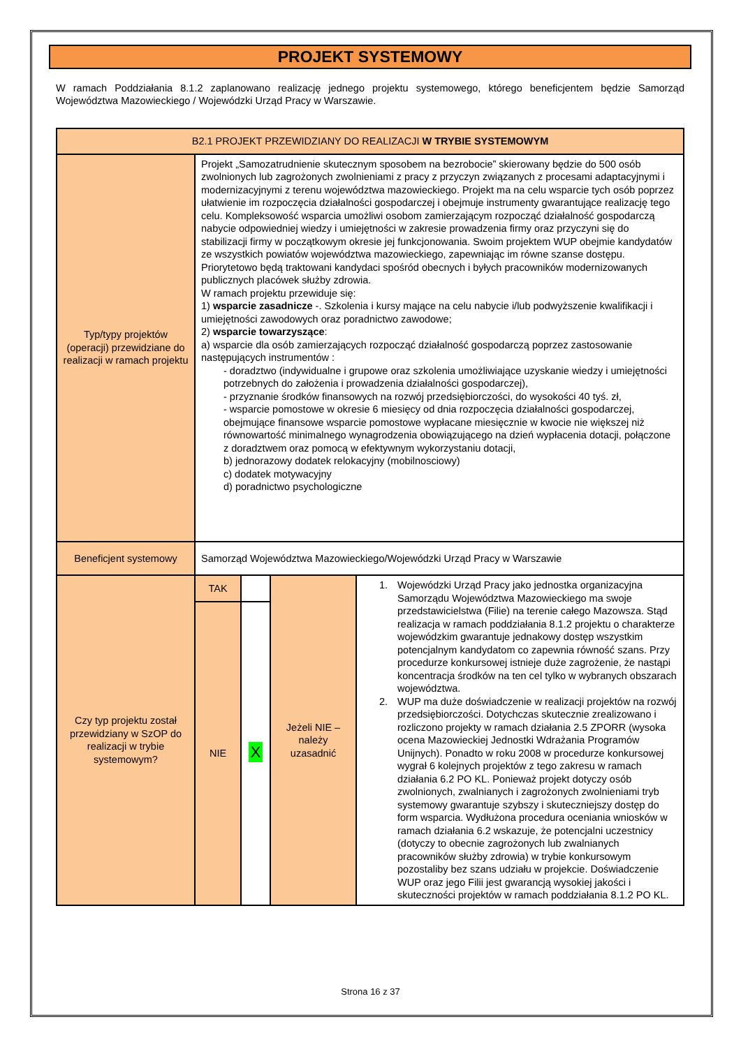PROJEKT SYSTEMOWY
W ramach Poddziałania 8.1.2 zaplanowano realizację jednego projektu systemowego, którego beneficjentem będzie Samorząd Województwa Mazowieckiego / Wojewódzki Urząd Pracy w Warszawie.
| B2.1 PROJEKT PRZEWIDZIANY DO REALIZACJI W TRYBIE SYSTEMOWYM | | | | |
| Typ/typy projektów (operacji) przewidziane do realizacji w ramach projektu | Projekt „Samozatrudnienie skutecznym sposobem na bezrobocie” skierowany będzie do 500 osób zwolnionych lub zagrożonych zwolnieniami z pracy z przyczyn związanych z procesami adaptacyjnymi i modernizacyjnymi z terenu województwa mazowieckiego. Projekt ma na celu wsparcie tych osób poprzez ułatwienie im rozpoczęcia działalności gospodarczej i obejmuje instrumenty gwarantujące realizację tego celu. Kompleksowość wsparcia umożliwi osobom zamierzającym rozpocząć działalność gospodarczą nabycie odpowiedniej wiedzy i umiejętności w zakresie prowadzenia firmy oraz przyczyni się do stabilizacji firmy w początkowym okresie jej funkcjonowania. Swoim projektem WUP obejmie kandydatów ze wszystkich powiatów województwa mazowieckiego, zapewniając im równe szanse dostępu. Priorytetowo będą traktowani kandydaci spośród obecnych i byłych pracowników modernizowanych publicznych placówek służby zdrowia. W ramach projektu przewiduje się: 1) wsparcie zasadnicze -. Szkolenia i kursy mające na celu nabycie i/lub podwyższenie kwalifikacji i umiejętności zawodowych oraz poradnictwo zawodowe; 2) wsparcie towarzyszące : a) wsparcie dla osób zamierzających rozpocząć działalność gospodarczą poprzez zastosowanie następujących instrumentów : - doradztwo (indywidualne i grupowe oraz szkolenia umożliwiające uzyskanie wiedzy i umiejętności potrzebnych do założenia i prowadzenia działalności gospodarczej), - przyznanie środków finansowych na rozwój przedsiębiorczości, do wysokości 40 tyś. zł, - wsparcie pomostowe w okresie 6 miesięcy od dnia rozpoczęcia działalności gospodarczej, obejmujące finansowe wsparcie pomostowe wypłacane miesięcznie w kwocie nie większej niż równowartość minimalnego wynagrodzenia obowiązującego na dzień wypłacenia dotacji, połączone z doradztwem oraz pomocą w efektywnym wykorzystaniu dotacji, b) jednorazowy dodatek relokacyjny (mobilnosciowy) c) dodatek motywacyjny d) poradnictwo psychologiczne | | | |
| Beneficjent systemowy | Samorząd Województwa Mazowieckiego/Wojewódzki Urząd Pracy w Warszawie | | | |
| Czy typ projektu został przewidziany w SzOP do realizacji w trybie systemowym? | TAK | | Jeżeli NIE – należy uzasadnić | 1. Wojewódzki Urząd Pracy jako jednostka organizacyjna Samorządu Województwa Mazowieckiego ma swoje przedstawicielstwa (Filie) na terenie całego Mazowsza. Stąd realizacja w ramach poddziałania 8.1.2 projektu o charakterze wojewódzkim gwarantuje jednakowy dostęp wszystkim potencjalnym kandydatom co zapewnia równość szans. Przy procedurze konkursowej istnieje duże zagrożenie, że nastąpi koncentracja środków na ten cel tylko w wybranych obszarach województwa. 2. WUP ma duże doświadczenie w realizacji projektów na rozwój przedsiębiorczości. Dotychczas skutecznie zrealizowano i rozliczono projekty w ramach działania 2.5 ZPORR (wysoka ocena Mazowieckiej Jednostki Wdrażania Programów Unijnych). Ponadto w roku 2008 w procedurze konkursowej wygrał 6 kolejnych projektów z tego zakresu w ramach działania 6.2 PO KL. Ponieważ projekt dotyczy osób zwolnionych, zwalnianych i zagrożonych zwolnieniami tryb systemowy gwarantuje szybszy i skuteczniejszy dostęp do form wsparcia. Wydłużona procedura oceniania wniosków w ramach działania 6.2 wskazuje, że potencjalni uczestnicy (dotyczy to obecnie zagrożonych lub zwalnianych pracowników służby zdrowia) w trybie konkursowym pozostaliby bez szans udziału w projekcie. Doświadczenie WUP oraz jego Filii jest gwarancją wysokiej jakości i skuteczności projektów w ramach poddziałania 8.1.2 PO KL. |
| | NIE | X | | |
Strona 16 z 37